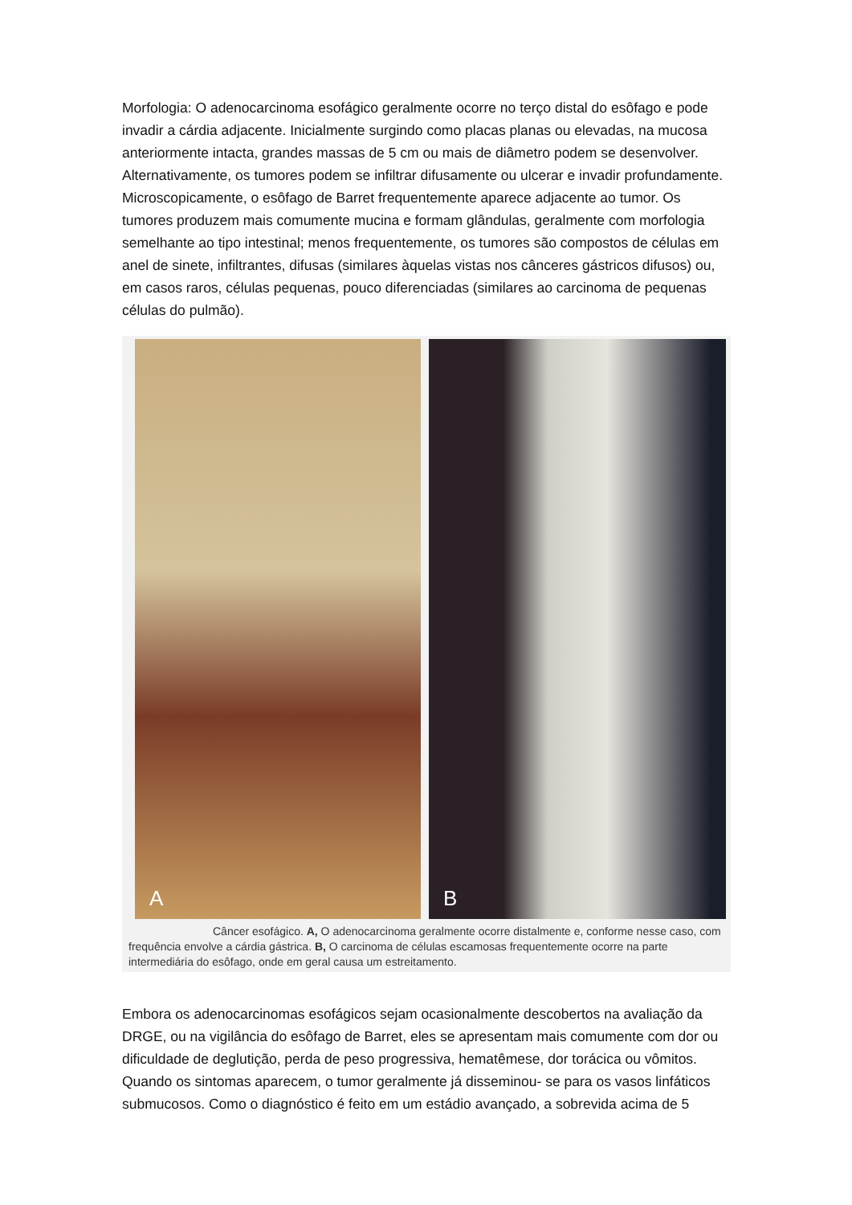Morfologia: O adenocarcinoma esofágico geralmente ocorre no terço distal do esôfago e pode invadir a cárdia adjacente. Inicialmente surgindo como placas planas ou elevadas, na mucosa anteriormente intacta, grandes massas de 5 cm ou mais de diâmetro podem se desenvolver. Alternativamente, os tumores podem se infiltrar difusamente ou ulcerar e invadir profundamente. Microscopicamente, o esôfago de Barret frequentemente aparece adjacente ao tumor. Os tumores produzem mais comumente mucina e formam glândulas, geralmente com morfologia semelhante ao tipo intestinal; menos frequentemente, os tumores são compostos de células em anel de sinete, infiltrantes, difusas (similares àquelas vistas nos cânceres gástricos difusos) ou, em casos raros, células pequenas, pouco diferenciadas (similares ao carcinoma de pequenas células do pulmão).
A
B
Câncer esofágico. A, O adenocarcinoma geralmente ocorre distalmente e, conforme nesse caso, com frequência envolve a cárdia gástrica. B, O carcinoma de células escamosas frequentemente ocorre na parte intermediária do esôfago, onde em geral causa um estreitamento.
Embora os adenocarcinomas esofágicos sejam ocasionalmente descobertos na avaliação da DRGE, ou na vigilância do esôfago de Barret, eles se apresentam mais comumente com dor ou dificuldade de deglutição, perda de peso progressiva, hematêmese, dor torácica ou vômitos. Quando os sintomas aparecem, o tumor geralmente já disseminou- se para os vasos linfáticos submucosos. Como o diagnóstico é feito em um estádio avançado, a sobrevida acima de 5